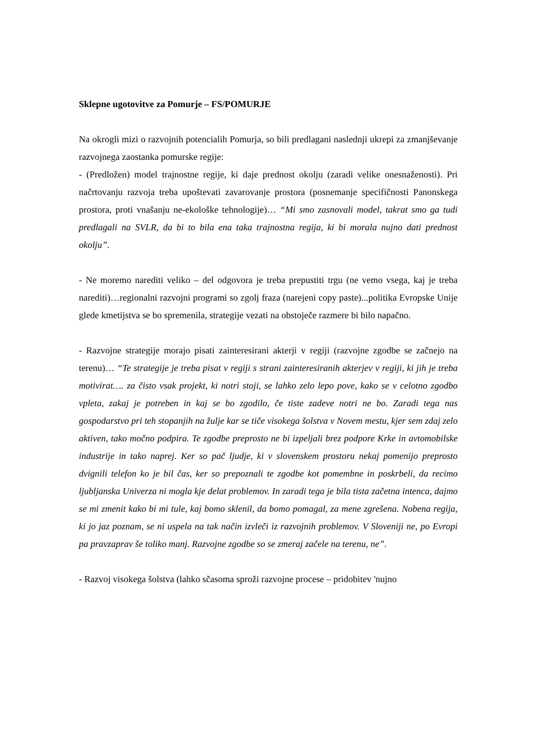Sklepne ugotovitve za Pomurje – FS/POMURJE
Na okrogli mizi o razvojnih potencialih Pomurja, so bili predlagani naslednji ukrepi za zmanjševanje razvojnega zaostanka pomurske regije:
- (Predložen) model trajnostne regije, ki daje prednost okolju (zaradi velike onesnaženosti). Pri načrtovanju razvoja treba upoštevati zavarovanje prostora (posnemanje specifičnosti Panonskega prostora, proti vnašanju ne-ekološke tehnologije)… “Mi smo zasnovali model, takrat smo ga tudi predlagali na SVLR, da bi to bila ena taka trajnostna regija, ki bi morala nujno dati prednost okolju”.
- Ne moremo narediti veliko – del odgovora je treba prepustiti trgu (ne vemo vsega, kaj je treba narediti)…regionalni razvojni programi so zgolj fraza (narejeni copy paste)...politika Evropske Unije glede kmetijstva se bo spremenila, strategije vezati na obstoječe razmere bi bilo napačno.
- Razvojne strategije morajo pisati zainteresirani akterji v regiji (razvojne zgodbe se začnejo na terenu)… “Te strategije je treba pisat v regiji s strani zainteresiranih akterjev v regiji, ki jih je treba motivirat…. za čisto vsak projekt, ki notri stoji, se lahko zelo lepo pove, kako se v celotno zgodbo vpleta, zakaj je potreben in kaj se bo zgodilo, če tiste zadeve notri ne bo. Zaradi tega nas gospodarstvo pri teh stopanjih na žulje kar se tiče visokega šolstva v Novem mestu, kjer sem zdaj zelo aktiven, tako močno podpira. Te zgodbe preprosto ne bi izpeljali brez podpore Krke in avtomobilske industrije in tako naprej. Ker so pač ljudje, ki v slovenskem prostoru nekaj pomenijo preprosto dvignili telefon ko je bil čas, ker so prepoznali te zgodbe kot pomembne in poskrbeli, da recimo ljubljanska Univerza ni mogla kje delat problemov. In zaradi tega je bila tista začetna intenca, dajmo se mi zmenit kako bi mi tule, kaj bomo sklenil, da bomo pomagal, za mene zgrešena. Nobena regija, ki jo jaz poznam, se ni uspela na tak način izvleči iz razvojnih problemov. V Sloveniji ne, po Evropi pa pravzaprav še toliko manj. Razvojne zgodbe so se zmeraj začele na terenu, ne”.
- Razvoj visokega šolstva (lahko sčasoma sproži razvojne procese – pridobitev 'nujno